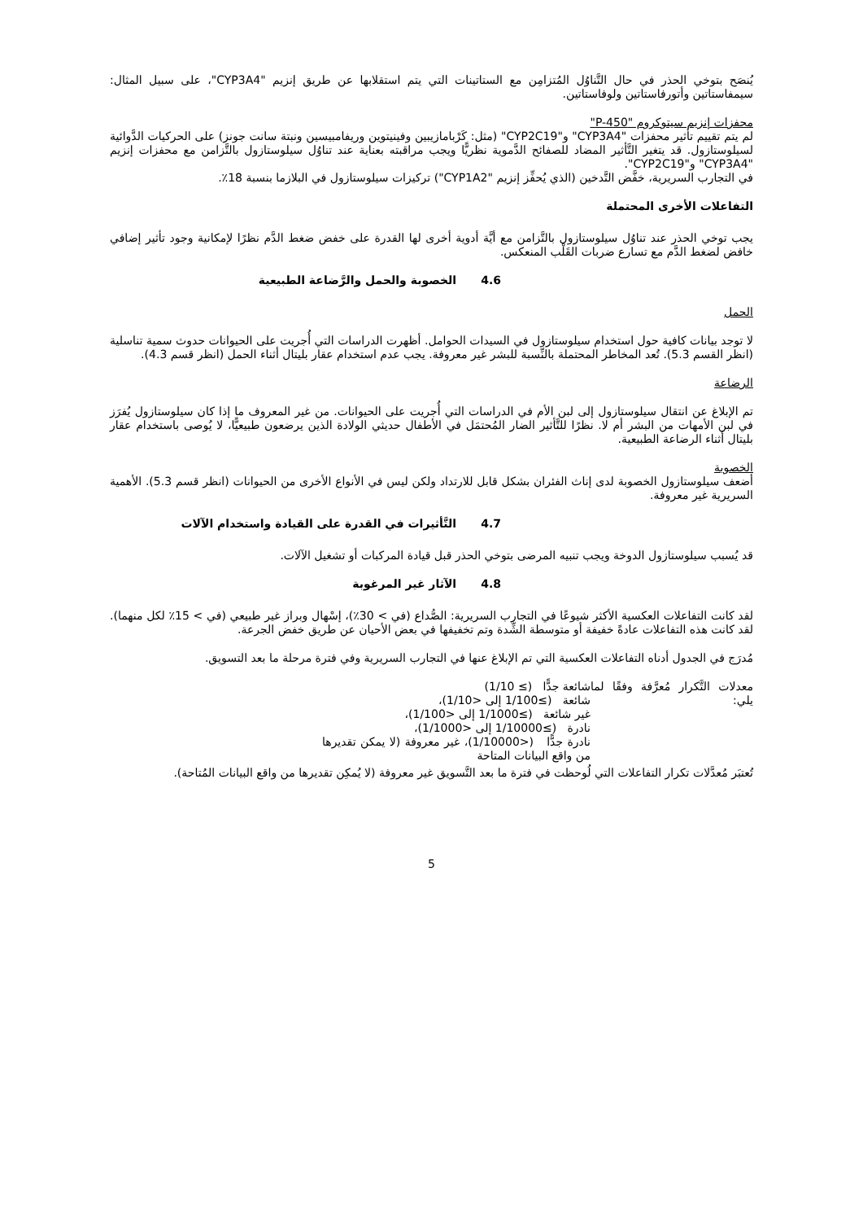يُنصَح بتوخي الحذر في حال التَّناوُل المُتزامِن مع الستاتينات التي يتم استقلابها عن طريق إنزيم "CYP3A4"، على سبيل المثال: سيمفاستاتين وأتورفاستاتين ولوفاستاتين.
محفزات إنزيم سيتوكروم "P-450"
لم يتم تقييم تأثير محفزات "CYP3A4" و"CYP2C19" (مثل: كَرْبامازيبين وفينيتوين وريفامبيسين ونبتة سانت جونز) على الحركيات الدَّوائية لسيلوستازول. قد يتغير التَّأثير المضاد للصفائح الدَّموية نظريًّا ويجب مراقبته بعناية عند تناوُل سيلوستازول بالتَّزامن مع محفزات إنزيم "CYP3A4" و"CYP2C19".
في التجارب السريرية، خفَّض التَّدخين (الذي يُحفِّز إنزيم "CYP1A2") تركيزات سيلوستازول في البلازما بنسبة 18٪.
التفاعلات الأخرى المحتملة
يجب توخي الحذر عند تناوُل سيلوستازول بالتَّزامن مع أيَّة أدوية أخرى لها القدرة على خفض ضغط الدَّم نظرًا لإمكانية وجود تأثير إضافي خافض لضغط الدَّم مع تسارع ضربات القَلْب المنعكس.
4.6 الخصوبة والحمل والرَّضاعة الطبيعية
الحمل
لا توجد بيانات كافية حول استخدام سيلوستازول في السيدات الحوامل. أظهرت الدراسات التي أُجريت على الحيوانات حدوث سمية تناسلية (انظر القسم 5.3). تُعد المخاطر المحتملة بالنِّسبة للبشر غير معروفة. يجب عدم استخدام عقار بليتال أثناء الحمل (انظر قسم 4.3).
الرضاعة
تم الإبلاغ عن انتقال سيلوستازول إلى لبن الأم في الدراسات التي أُجريت على الحيوانات. من غير المعروف ما إذا كان سيلوستازول يُفرَز في لبن الأمهات من البشر أم لا. نظرًا للتَّأثير الضار المُحتمَل في الأطفال حديثي الولادة الذين يرضعون طبيعيًّا، لا يُوصى باستخدام عقار بليتال أثناء الرضاعة الطبيعية.
الخصوبة
أضعف سيلوستازول الخصوبة لدى إناث الفئران بشكل قابل للارتداد ولكن ليس في الأنواع الأخرى من الحيوانات (انظر قسم 5.3). الأهمية السريرية غير معروفة.
4.7 التَّأثيرات في القدرة على القيادة واستخدام الآلات
قد يُسبب سيلوستازول الدوخة ويجب تنبيه المرضى بتوخي الحذر قبل قيادة المركبات أو تشغيل الآلات.
4.8 الآثار غير المرغوبة
لقد كانت التفاعلات العكسية الأكثر شيوعًا في التجارب السريرية: الصُّداع (في > 30٪)، إسْهال وبراز غير طبيعي (في > 15٪ لكل منهما). لقد كانت هذه التفاعلات عادةً خفيفة أو متوسطة الشِّدة وتم تخفيفها في بعض الأحيان عن طريق خفض الجرعة.
مُدرَج في الجدول أدناه التفاعلات العكسية التي تم الإبلاغ عنها في التجارب السريرية وفي فترة مرحلة ما بعد التسويق.
معدلات التَّكرار مُعرَّفة وفقًا لما يلي:
شائعة جدًّا (≥ 1/10)
شائعة (≥1/100 إلى <1/10)،
غير شائعة (≥1/1000 إلى <1/100)،
نادرة (≥1/10000 إلى <1/1000)،
نادرة جدًّا (<1/10000)، غير معروفة (لا يمكن تقديرها من واقع البيانات المتاحة
تُعتبَر مُعدَّلات تكرار التفاعلات التي لُوحظت في فترة ما بعد التَّسويق غير معروفة (لا يُمكِن تقديرها من واقع البيانات المُتاحة).
5